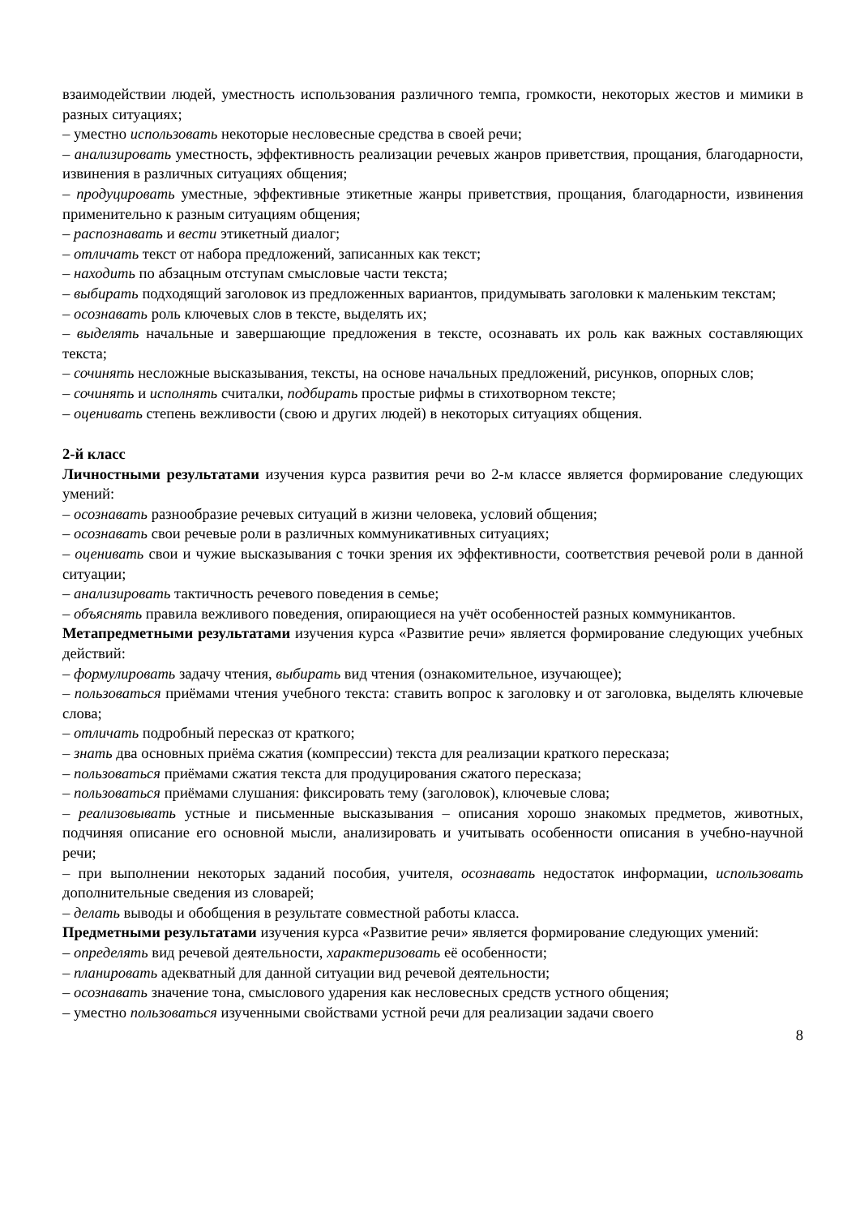взаимодействии людей, уместность использования различного темпа, громкости, некоторых жестов и мимики в разных ситуациях;
– уместно использовать некоторые несловесные средства в своей речи;
– анализировать уместность, эффективность реализации речевых жанров приветствия, прощания, благодарности, извинения в различных ситуациях общения;
– продуцировать уместные, эффективные этикетные жанры приветствия, прощания, благодарности, извинения применительно к разным ситуациям общения;
– распознавать и вести этикетный диалог;
– отличать текст от набора предложений, записанных как текст;
– находить по абзацным отступам смысловые части текста;
– выбирать подходящий заголовок из предложенных вариантов, придумывать заголовки к маленьким текстам;
– осознавать роль ключевых слов в тексте, выделять их;
– выделять начальные и завершающие предложения в тексте, осознавать их роль как важных составляющих текста;
– сочинять несложные высказывания, тексты, на основе начальных предложений, рисунков, опорных слов;
– сочинять и исполнять считалки, подбирать простые рифмы в стихотворном тексте;
– оценивать степень вежливости (свою и других людей) в некоторых ситуациях общения.
2-й класс
Личностными результатами изучения курса развития речи во 2-м классе является формирование следующих умений:
– осознавать разнообразие речевых ситуаций в жизни человека, условий общения;
– осознавать свои речевые роли в различных коммуникативных ситуациях;
– оценивать свои и чужие высказывания с точки зрения их эффективности, соответствия речевой роли в данной ситуации;
– анализировать тактичность речевого поведения в семье;
– объяснять правила вежливого поведения, опирающиеся на учёт особенностей разных коммуникантов.
Метапредметными результатами изучения курса «Развитие речи» является формирование следующих учебных действий:
– формулировать задачу чтения, выбирать вид чтения (ознакомительное, изучающее);
– пользоваться приёмами чтения учебного текста: ставить вопрос к заголовку и от заголовка, выделять ключевые слова;
– отличать подробный пересказ от краткого;
– знать два основных приёма сжатия (компрессии) текста для реализации краткого пересказа;
– пользоваться приёмами сжатия текста для продуцирования сжатого пересказа;
– пользоваться приёмами слушания: фиксировать тему (заголовок), ключевые слова;
– реализовывать устные и письменные высказывания – описания хорошо знакомых предметов, животных, подчиняя описание его основной мысли, анализировать и учитывать особенности описания в учебно-научной речи;
– при выполнении некоторых заданий пособия, учителя, осознавать недостаток информации, использовать дополнительные сведения из словарей;
– делать выводы и обобщения в результате совместной работы класса.
Предметными результатами изучения курса «Развитие речи» является формирование следующих умений:
– определять вид речевой деятельности, характеризовать её особенности;
– планировать адекватный для данной ситуации вид речевой деятельности;
– осознавать значение тона, смыслового ударения как несловесных средств устного общения;
– уместно пользоваться изученными свойствами устной речи для реализации задачи своего
8